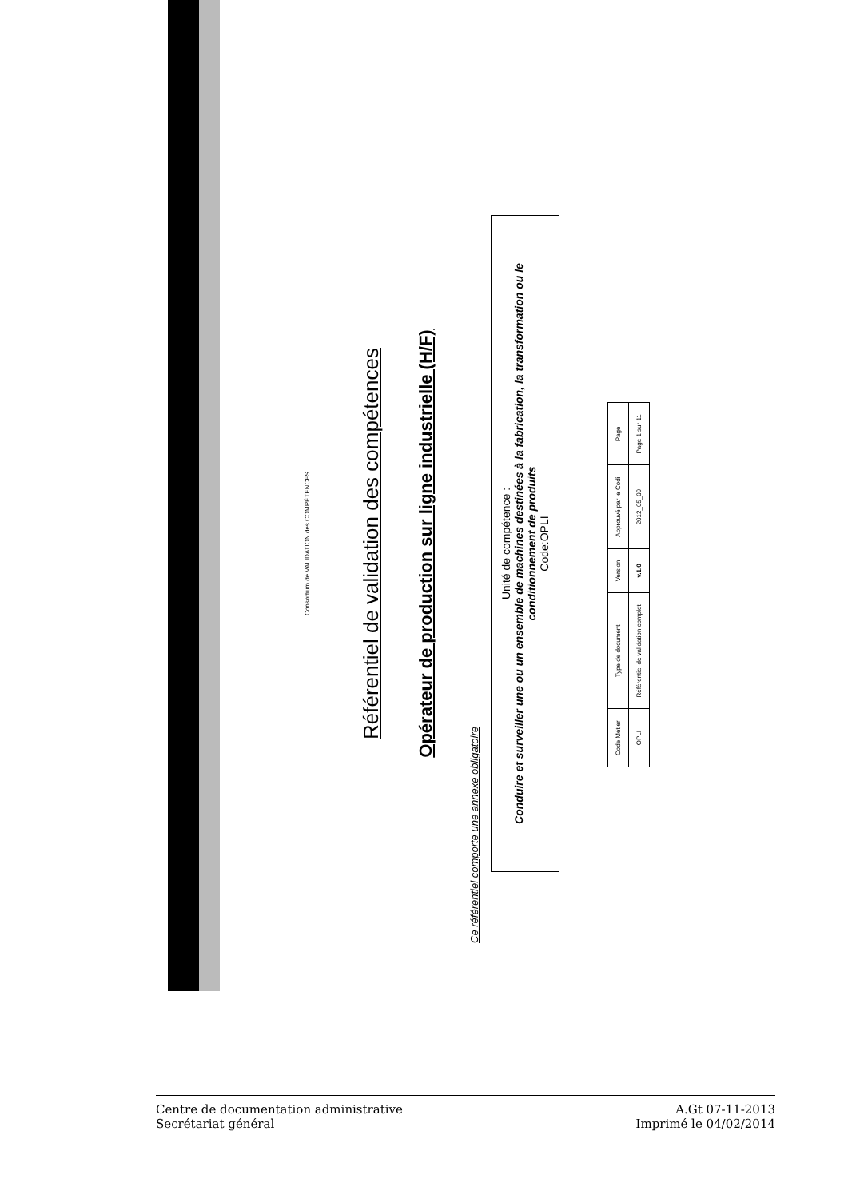Consortium de VALIDATION des COMPÉTENCES
Référentiel de validation des compétences
Opérateur de production sur ligne industrielle (H/F)
Ce référentiel comporte une annexe obligatoire
Unité de compétence :
Conduire et surveiller une ou un ensemble de machines destinées à la fabrication, la transformation ou le conditionnement de produits
Code:OPLI
| Code Métier | Type de document | Version | Approuvé par le Codi | Page |
| --- | --- | --- | --- | --- |
| OPLI | Référentiel de validation complet | v.1.0 | 2012_05_09 | Page 1 sur 11 |
Centre de documentation administrative
Secrétariat général
A.Gt 07-11-2013
Imprimé le 04/02/2014